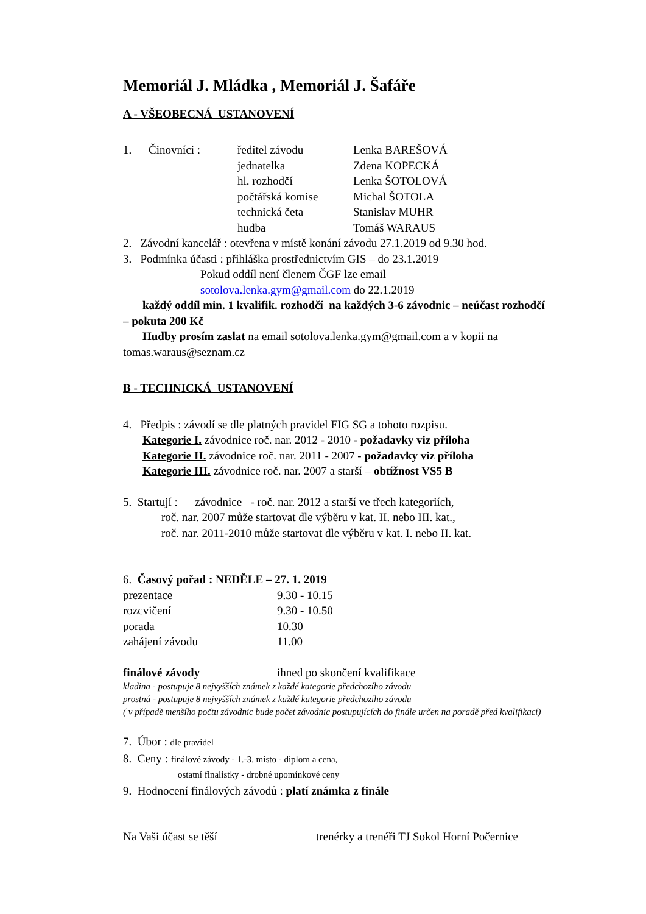Memoriál J. Mládka , Memoriál J. Šafáře
A - VŠEOBECNÁ USTANOVENÍ
| 1. | Činovníci : | ředitel závodu | Lenka BAREŠOVÁ |
| | | jednatelka | Zdena KOPECKÁ |
| | | hl. rozhodčí | Lenka ŠOTOLOVÁ |
| | | počtářská komise | Michal ŠOTOLA |
| | | technická četa | Stanislav MUHR |
| | | hudba | Tomáš WARAUS |
2. Závodní kancelář : otevřena v místě konání závodu 27.1.2019 od 9.30 hod.
3. Podmínka účasti : přihláška prostřednictvím GIS – do 23.1.2019
Pokud oddíl není členem ČGF lze email
sotolova.lenka.gym@gmail.com do 22.1.2019
každý oddíl min. 1 kvalifik. rozhodčí na každých 3-6 závodnic – neúčast rozhodčí – pokuta 200 Kč
Hudby prosím zaslat na email sotolova.lenka.gym@gmail.com a v kopii na tomas.waraus@seznam.cz
B - TECHNICKÁ USTANOVENÍ
4. Předpis : závodí se dle platných pravidel FIG SG a tohoto rozpisu.
Kategorie I. závodnice roč. nar. 2012 - 2010 - požadavky viz příloha
Kategorie II. závodnice roč. nar. 2011 - 2007 - požadavky viz příloha
Kategorie III. závodnice roč. nar. 2007 a starší – obtížnost VS5 B
5. Startují : závodnice - roč. nar. 2012 a starší ve třech kategoriích,
roč. nar. 2007 může startovat dle výběru v kat. II. nebo III. kat.,
roč. nar. 2011-2010 může startovat dle výběru v kat. I. nebo II. kat.
6. Časový pořad : NEDĚLE – 27. 1. 2019
| prezentace | 9.30 - 10.15 |
| rozcvičení | 9.30 - 10.50 |
| porada | 10.30 |
| zahájení závodu | 11.00 |
| finálové závody | ihned po skončení kvalifikace |
kladina - postupuje 8 nejvyšších známek z každé kategorie předchozího závodu
prostná - postupuje 8 nejvyšších známek z každé kategorie předchozího závodu
( v případě menšího počtu závodnic bude počet závodnic postupujících do finále určen na poradě před kvalifikací)
7. Úbor : dle pravidel
8. Ceny : finálové závody - 1.-3. místo - diplom a cena,
ostatní finalistky - drobné upomínkové ceny
9. Hodnocení finálových závodů : platí známka z finále
| Na Vaši účast se těší | trenérky a trenéři TJ Sokol Horní Počernice |